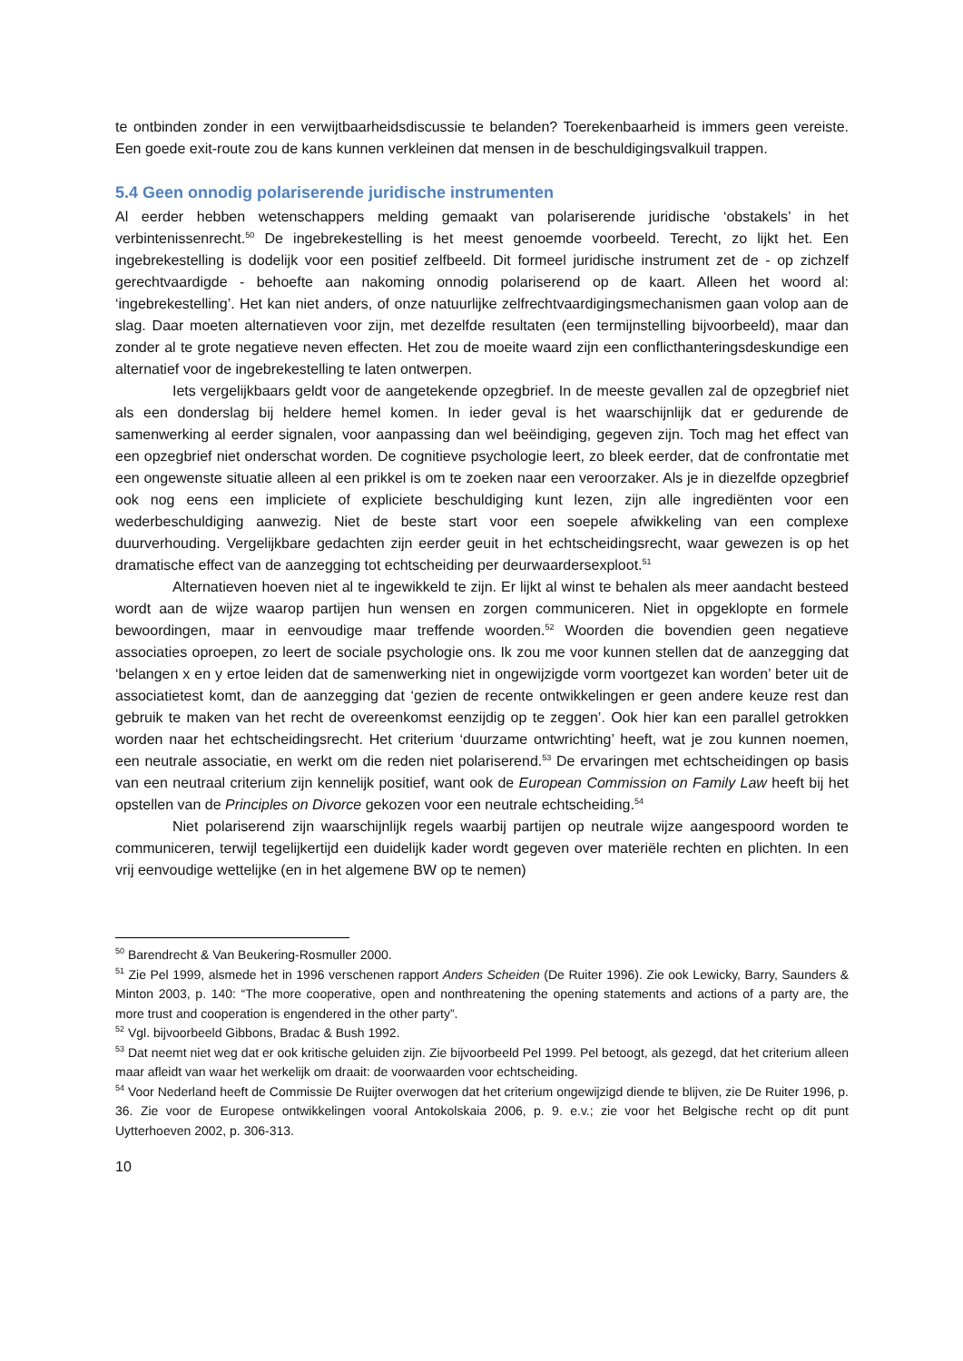te ontbinden zonder in een verwijtbaarheidsdiscussie te belanden? Toerekenbaarheid is immers geen vereiste. Een goede exit-route zou de kans kunnen verkleinen dat mensen in de beschuldigingsvalkuil trappen.
5.4 Geen onnodig polariserende juridische instrumenten
Al eerder hebben wetenschappers melding gemaakt van polariserende juridische ‘obstakels’ in het verbintenissenrecht.<sup>50</sup> De ingebrekestelling is het meest genoemde voorbeeld. Terecht, zo lijkt het. Een ingebrekestelling is dodelijk voor een positief zelfbeeld. Dit formeel juridische instrument zet de - op zichzelf gerechtvaardigde - behoefte aan nakoming onnodig polariserend op de kaart. Alleen het woord al: ‘ingebrekestelling’. Het kan niet anders, of onze natuurlijke zelfrechtvaardigingsmechanismen gaan volop aan de slag. Daar moeten alternatieven voor zijn, met dezelfde resultaten (een termijnstelling bijvoorbeeld), maar dan zonder al te grote negatieve neven effecten. Het zou de moeite waard zijn een conflicthanteringsdeskundige een alternatief voor de ingebrekestelling te laten ontwerpen.
Iets vergelijkbaars geldt voor de aangetekende opzegbrief. In de meeste gevallen zal de opzegbrief niet als een donderslag bij heldere hemel komen. In ieder geval is het waarschijnlijk dat er gedurende de samenwerking al eerder signalen, voor aanpassing dan wel beëindiging, gegeven zijn. Toch mag het effect van een opzegbrief niet onderschat worden. De cognitieve psychologie leert, zo bleek eerder, dat de confrontatie met een ongewenste situatie alleen al een prikkel is om te zoeken naar een veroorzaker. Als je in diezelfde opzegbrief ook nog eens een impliciete of expliciete beschuldiging kunt lezen, zijn alle ingrediënten voor een wederbeschuldiging aanwezig. Niet de beste start voor een soepele afwikkeling van een complexe duurverhouding. Vergelijkbare gedachten zijn eerder geuit in het echtscheidingsrecht, waar gewezen is op het dramatische effect van de aanzegging tot echtscheiding per deurwaardersexploot.<sup>51</sup>
Alternatieven hoeven niet al te ingewikkeld te zijn. Er lijkt al winst te behalen als meer aandacht besteed wordt aan de wijze waarop partijen hun wensen en zorgen communiceren. Niet in opgeklopte en formele bewoordingen, maar in eenvoudige maar treffende woorden.<sup>52</sup> Woorden die bovendien geen negatieve associaties oproepen, zo leert de sociale psychologie ons. Ik zou me voor kunnen stellen dat de aanzegging dat ‘belangen x en y ertoe leiden dat de samenwerking niet in ongewijzigde vorm voortgezet kan worden’ beter uit de associatietest komt, dan de aanzegging dat ‘gezien de recente ontwikkelingen er geen andere keuze rest dan gebruik te maken van het recht de overeenkomst eenzijdig op te zeggen’. Ook hier kan een parallel getrokken worden naar het echtscheidingsrecht. Het criterium ‘duurzame ontwrichting’ heeft, wat je zou kunnen noemen, een neutrale associatie, en werkt om die reden niet polariserend.<sup>53</sup> De ervaringen met echtscheidingen op basis van een neutraal criterium zijn kennelijk positief, want ook de European Commission on Family Law heeft bij het opstellen van de Principles on Divorce gekozen voor een neutrale echtscheiding.<sup>54</sup>
Niet polariserend zijn waarschijnlijk regels waarbij partijen op neutrale wijze aangespoord worden te communiceren, terwijl tegelijkertijd een duidelijk kader wordt gegeven over materiële rechten en plichten. In een vrij eenvoudige wettelijke (en in het algemene BW op te nemen)
<sup>50</sup> Barendrecht & Van Beukering-Rosmuller 2000.
<sup>51</sup> Zie Pel 1999, alsmede het in 1996 verschenen rapport Anders Scheiden (De Ruiter 1996). Zie ook Lewicky, Barry, Saunders & Minton 2003, p. 140: “The more cooperative, open and nonthreatening the opening statements and actions of a party are, the more trust and cooperation is engendered in the other party”.
<sup>52</sup> Vgl. bijvoorbeeld Gibbons, Bradac & Bush 1992.
<sup>53</sup> Dat neemt niet weg dat er ook kritische geluiden zijn. Zie bijvoorbeeld Pel 1999. Pel betoogt, als gezegd, dat het criterium alleen maar afleidt van waar het werkelijk om draait: de voorwaarden voor echtscheiding.
<sup>54</sup> Voor Nederland heeft de Commissie De Ruijter overwogen dat het criterium ongewijzigd diende te blijven, zie De Ruiter 1996, p. 36. Zie voor de Europese ontwikkelingen vooral Antokolskaia 2006, p. 9. e.v.; zie voor het Belgische recht op dit punt Uytterhoeven 2002, p. 306-313.
10